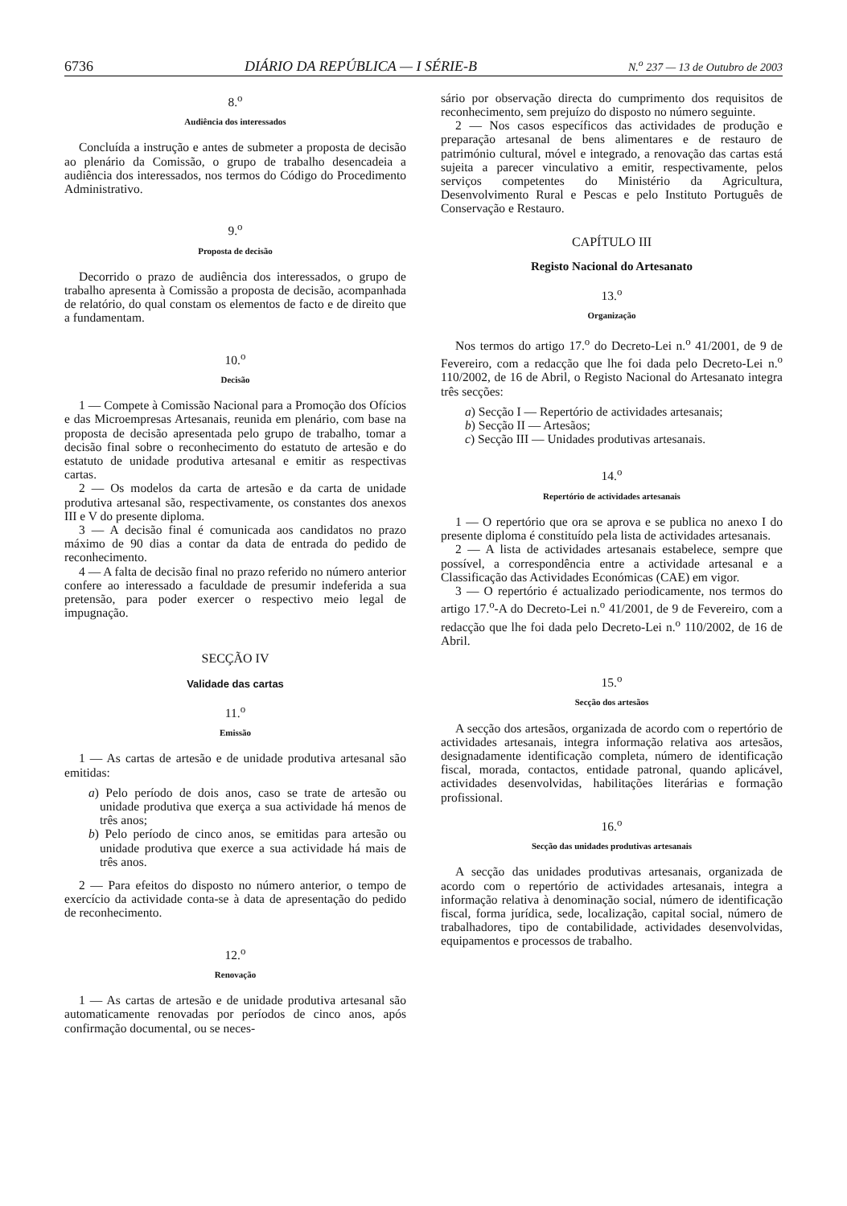6736 DIÁRIO DA REPÚBLICA — I SÉRIE-B N.<sup>o</sup> 237 — 13 de Outubro de 2003
8.<sup>o</sup>
Audiência dos interessados
Concluída a instrução e antes de submeter a proposta de decisão ao plenário da Comissão, o grupo de trabalho desencadeia a audiência dos interessados, nos termos do Código do Procedimento Administrativo.
9.<sup>o</sup>
Proposta de decisão
Decorrido o prazo de audiência dos interessados, o grupo de trabalho apresenta à Comissão a proposta de decisão, acompanhada de relatório, do qual constam os elementos de facto e de direito que a fundamentam.
10.<sup>o</sup>
Decisão
1 — Compete à Comissão Nacional para a Promoção dos Ofícios e das Microempresas Artesanais, reunida em plenário, com base na proposta de decisão apresentada pelo grupo de trabalho, tomar a decisão final sobre o reconhecimento do estatuto de artesão e do estatuto de unidade produtiva artesanal e emitir as respectivas cartas.
2 — Os modelos da carta de artesão e da carta de unidade produtiva artesanal são, respectivamente, os constantes dos anexos III e V do presente diploma.
3 — A decisão final é comunicada aos candidatos no prazo máximo de 90 dias a contar da data de entrada do pedido de reconhecimento.
4 — A falta de decisão final no prazo referido no número anterior confere ao interessado a faculdade de presumir indeferida a sua pretensão, para poder exercer o respectivo meio legal de impugnação.
SECÇÃO IV
Validade das cartas
11.<sup>o</sup>
Emissão
1 — As cartas de artesão e de unidade produtiva artesanal são emitidas:
a) Pelo período de dois anos, caso se trate de artesão ou unidade produtiva que exerça a sua actividade há menos de três anos;
b) Pelo período de cinco anos, se emitidas para artesão ou unidade produtiva que exerce a sua actividade há mais de três anos.
2 — Para efeitos do disposto no número anterior, o tempo de exercício da actividade conta-se à data de apresentação do pedido de reconhecimento.
12.<sup>o</sup>
Renovação
1 — As cartas de artesão e de unidade produtiva artesanal são automaticamente renovadas por períodos de cinco anos, após confirmação documental, ou se neces-
sário por observação directa do cumprimento dos requisitos de reconhecimento, sem prejuízo do disposto no número seguinte.
2 — Nos casos específicos das actividades de produção e preparação artesanal de bens alimentares e de restauro de património cultural, móvel e integrado, a renovação das cartas está sujeita a parecer vinculativo a emitir, respectivamente, pelos serviços competentes do Ministério da Agricultura, Desenvolvimento Rural e Pescas e pelo Instituto Português de Conservação e Restauro.
CAPÍTULO III
Registo Nacional do Artesanato
13.<sup>o</sup>
Organização
Nos termos do artigo 17.<sup>o</sup> do Decreto-Lei n.<sup>o</sup> 41/2001, de 9 de Fevereiro, com a redacção que lhe foi dada pelo Decreto-Lei n.<sup>o</sup> 110/2002, de 16 de Abril, o Registo Nacional do Artesanato integra três secções:
a) Secção I — Repertório de actividades artesanais;
b) Secção II — Artesãos;
c) Secção III — Unidades produtivas artesanais.
14.<sup>o</sup>
Repertório de actividades artesanais
1 — O repertório que ora se aprova e se publica no anexo I do presente diploma é constituído pela lista de actividades artesanais.
2 — A lista de actividades artesanais estabelece, sempre que possível, a correspondência entre a actividade artesanal e a Classificação das Actividades Económicas (CAE) em vigor.
3 — O repertório é actualizado periodicamente, nos termos do artigo 17.<sup>o</sup>-A do Decreto-Lei n.<sup>o</sup> 41/2001, de 9 de Fevereiro, com a redacção que lhe foi dada pelo Decreto-Lei n.<sup>o</sup> 110/2002, de 16 de Abril.
15.<sup>o</sup>
Secção dos artesãos
A secção dos artesãos, organizada de acordo com o repertório de actividades artesanais, integra informação relativa aos artesãos, designadamente identificação completa, número de identificação fiscal, morada, contactos, entidade patronal, quando aplicável, actividades desenvolvidas, habilitações literárias e formação profissional.
16.<sup>o</sup>
Secção das unidades produtivas artesanais
A secção das unidades produtivas artesanais, organizada de acordo com o repertório de actividades artesanais, integra a informação relativa à denominação social, número de identificação fiscal, forma jurídica, sede, localização, capital social, número de trabalhadores, tipo de contabilidade, actividades desenvolvidas, equipamentos e processos de trabalho.